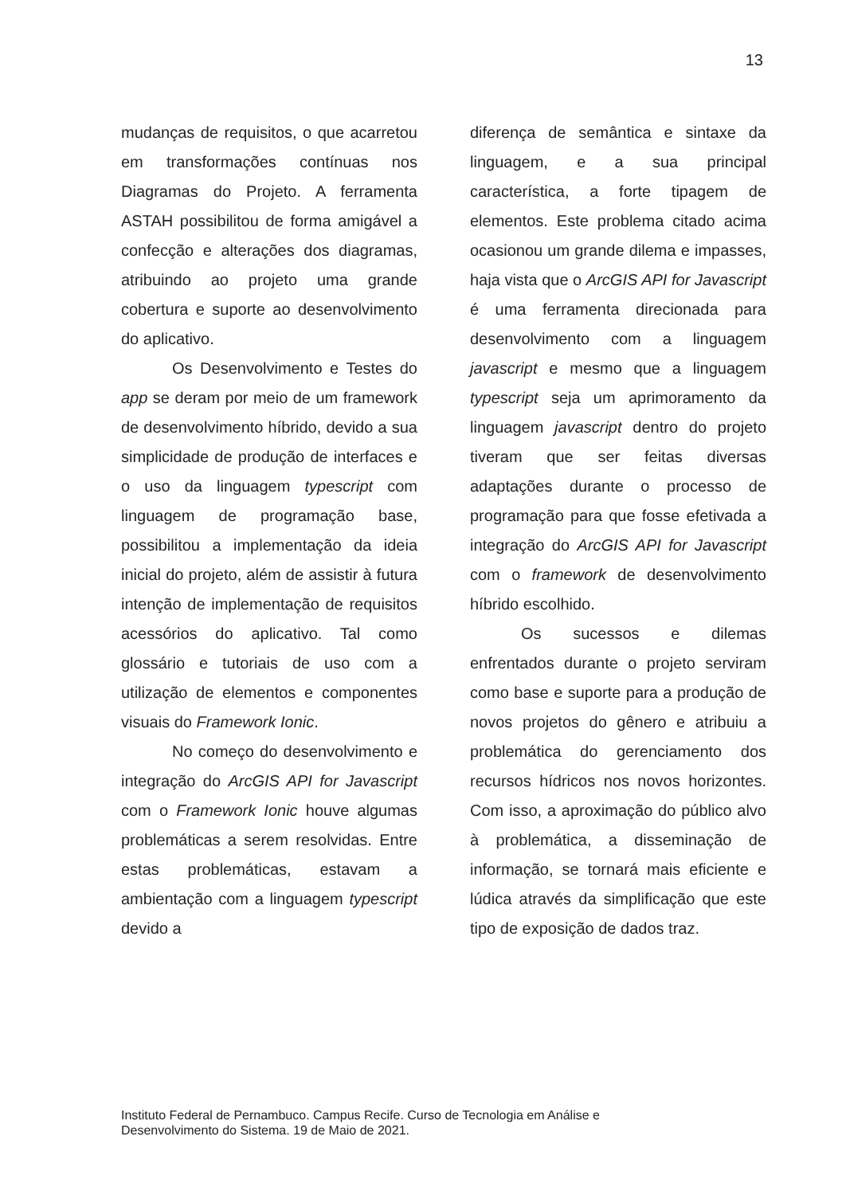13
mudanças de requisitos, o que acarretou em transformações contínuas nos Diagramas do Projeto. A ferramenta ASTAH possibilitou de forma amigável a confecção e alterações dos diagramas, atribuindo ao projeto uma grande cobertura e suporte ao desenvolvimento do aplicativo.
Os Desenvolvimento e Testes do app se deram por meio de um framework de desenvolvimento híbrido, devido a sua simplicidade de produção de interfaces e o uso da linguagem typescript com linguagem de programação base, possibilitou a implementação da ideia inicial do projeto, além de assistir à futura intenção de implementação de requisitos acessórios do aplicativo. Tal como glossário e tutoriais de uso com a utilização de elementos e componentes visuais do Framework Ionic.
No começo do desenvolvimento e integração do ArcGIS API for Javascript com o Framework Ionic houve algumas problemáticas a serem resolvidas. Entre estas problemáticas, estavam a ambientação com a linguagem typescript devido a
diferença de semântica e sintaxe da linguagem, e a sua principal característica, a forte tipagem de elementos. Este problema citado acima ocasionou um grande dilema e impasses, haja vista que o ArcGIS API for Javascript é uma ferramenta direcionada para desenvolvimento com a linguagem javascript e mesmo que a linguagem typescript seja um aprimoramento da linguagem javascript dentro do projeto tiveram que ser feitas diversas adaptações durante o processo de programação para que fosse efetivada a integração do ArcGIS API for Javascript com o framework de desenvolvimento híbrido escolhido.
Os sucessos e dilemas enfrentados durante o projeto serviram como base e suporte para a produção de novos projetos do gênero e atribuiu a problemática do gerenciamento dos recursos hídricos nos novos horizontes. Com isso, a aproximação do público alvo à problemática, a disseminação de informação, se tornará mais eficiente e lúdica através da simplificação que este tipo de exposição de dados traz.
Instituto Federal de Pernambuco. Campus Recife. Curso de Tecnologia em Análise e
Desenvolvimento do Sistema. 19 de Maio de 2021.